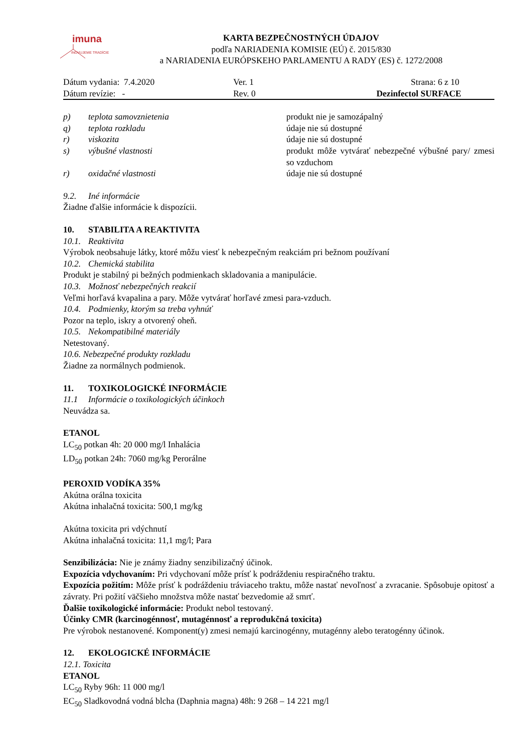imuna
INOVUJEME TRADÍCIE
KARTA BEZPEČNOSTNÝCH ÚDAJOV
podľa NARIADENIA KOMISIE (EÚ) č. 2015/830
a NARIADENIA EURÓPSKEHO PARLAMENTU A RADY (ES) č. 1272/2008
| Dátum vydania: 7.4.2020 | Ver. 1 | Strana: 6 z 10 |
| Dátum revízie: - | Rev. 0 | Dezinfectol SURFACE |
| p) | teplota samovznietenia | produkt nie je samozápalný |
| q) | teplota rozkladu | údaje nie sú dostupné |
| r) | viskozita | údaje nie sú dostupné |
| s) | výbušné vlastnosti | produkt môže vytvárať nebezpečné výbušné pary/ zmesi so vzduchom |
| r) | oxidačné vlastnosti | údaje nie sú dostupné |
9.2. Iné informácie
Žiadne ďalšie informácie k dispozícii.
10. STABILITA A REAKTIVITA
10.1. Reaktivita
Výrobok neobsahuje látky, ktoré môžu viesť k nebezpečným reakciám pri bežnom používaní
10.2. Chemická stabilita
Produkt je stabilný pi bežných podmienkach skladovania a manipulácie.
10.3. Možnosť nebezpečných reakcií
Veľmi horľavá kvapalina a pary. Môže vytvárať horľavé zmesi para-vzduch.
10.4. Podmienky, ktorým sa treba vyhnúť
Pozor na teplo, iskry a otvorený oheň.
10.5. Nekompatibilné materiály
Netestovaný.
10.6. Nebezpečné produkty rozkladu
Žiadne za normálnych podmienok.
11. TOXIKOLOGICKÉ INFORMÁCIE
11.1 Informácie o toxikologických účinkoch
Neuvádza sa.
ETANOL
LC<sub>50</sub> potkan 4h: 20 000 mg/l Inhalácia
LD<sub>50</sub> potkan 24h: 7060 mg/kg Perorálne
PEROXID VODÍKA 35%
Akútna orálna toxicita
Akútna inhalačná toxicita: 500,1 mg/kg
Akútna toxicita pri vdýchnutí
Akútna inhalačná toxicita: 11,1 mg/l; Para
Senzibilizácia: Nie je známy žiadny senzibilizačný účinok.
Expozícia vdychovaním: Pri vdychovaní môže prísť k podráždeniu respiračného traktu.
Expozícia požitím: Môže prísť k podráždeniu tráviaceho traktu, môže nastať nevoľnosť a zvracanie. Spôsobuje opitosť a závraty. Pri požití väčšieho množstva môže nastať bezvedomie až smrť.
Ďalšie toxikologické informácie: Produkt nebol testovaný.
Účinky CMR (karcinogénnosť, mutagénnosť a reprodukčná toxicita)
Pre výrobok nestanovené. Komponent(y) zmesi nemajú karcinogénny, mutagénny alebo teratogénny účinok.
12. EKOLOGICKÉ INFORMÁCIE
12.1. Toxicita
ETANOL
LC<sub>50</sub> Ryby 96h: 11 000 mg/l
EC<sub>50</sub> Sladkovodná vodná blcha (Daphnia magna) 48h: 9 268 – 14 221 mg/l